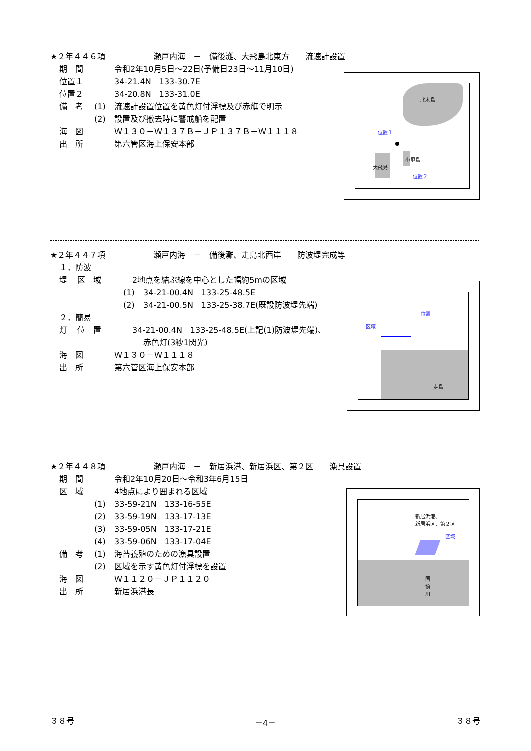★２年４４６項　　　　　　瀬戸内海　－　備後灘、大飛島北東方　　流速計設置
期　間 令和2年10月5日～22日(予備日23日～11月10日)
位置１ 34-21.4N　133-30.7E
位置２ 34-20.8N　133-31.0E
備　考 (1) 流速計設置位置を黄色灯付浮標及び赤旗で明示
(2) 設置及び撤去時に警戒船を配置
海　図 Ｗ１３０－Ｗ１３７Ｂ－ＪＰ１３７Ｂ－Ｗ１１１８
出　所 第六管区海上保安本部
北木島
位置１
大飛島
小飛島
位置２
★２年４４７項　　　　　　瀬戸内海　－　備後灘、走島北西岸　　防波堤完成等
１．防波堤
区　域 2地点を結ぶ線を中心とした幅約5mの区域
(1) 34-21-00.4N　133-25-48.5E
(2) 34-21-00.5N　133-25-38.7E(既設防波堤先端)
２．簡易灯
位　置 34-21-00.4N　133-25-48.5E(上記(1)防波堤先端)、
赤色灯(3秒1閃光)
海　図 Ｗ１３０－Ｗ１１１８
出　所 第六管区海上保安本部
区域
位置
走島
★２年４４８項　　　　　　瀬戸内海　－　新居浜港、新居浜区、第２区　　漁具設置
期　間 令和2年10月20日～令和3年6月15日
区　域 4地点により囲まれる区域
(1) 33-59-21N　133-16-55E
(2) 33-59-19N　133-17-13E
(3) 33-59-05N　133-17-21E
(4) 33-59-06N　133-17-04E
備　考 (1) 海苔養殖のための漁具設置
(2) 区域を示す黄色灯付浮標を設置
海　図 Ｗ１１２０－ＪＰ１１２０
出　所 新居浜港長
新居浜港、
新居浜区、第２区
区域
国
領
川
３８号 －4－ ３８号